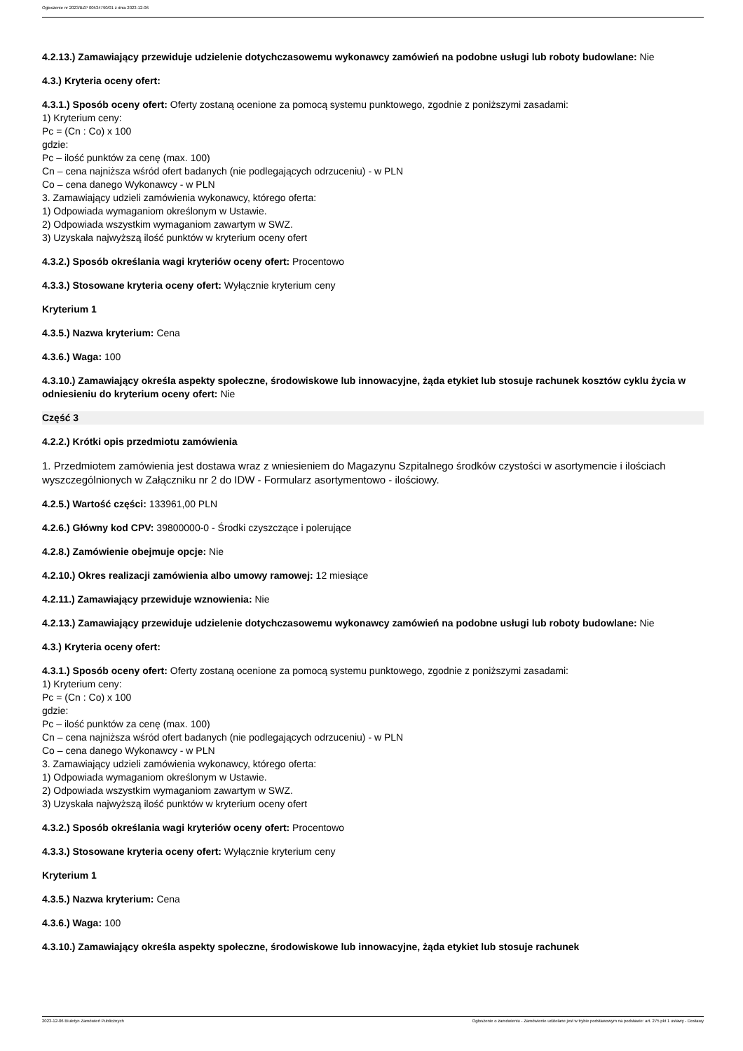Ogłoszenie nr 2023/BZP 00534790/01 z dnia 2023-12-06
4.2.13.) Zamawiający przewiduje udzielenie dotychczasowemu wykonawcy zamówień na podobne usługi lub roboty budowlane: Nie
4.3.) Kryteria oceny ofert:
4.3.1.) Sposób oceny ofert: Oferty zostaną ocenione za pomocą systemu punktowego, zgodnie z poniższymi zasadami:
1) Kryterium ceny:
Pc = (Cn : Co) x 100
gdzie:
Pc – ilość punktów za cenę (max. 100)
Cn – cena najniższa wśród ofert badanych (nie podlegających odrzuceniu) - w PLN
Co – cena danego Wykonawcy - w PLN
3. Zamawiający udzieli zamówienia wykonawcy, którego oferta:
1) Odpowiada wymaganiom określonym w Ustawie.
2) Odpowiada wszystkim wymaganiom zawartym w SWZ.
3) Uzyskała najwyższą ilość punktów w kryterium oceny ofert
4.3.2.) Sposób określania wagi kryteriów oceny ofert: Procentowo
4.3.3.) Stosowane kryteria oceny ofert: Wyłącznie kryterium ceny
Kryterium 1
4.3.5.) Nazwa kryterium: Cena
4.3.6.) Waga: 100
4.3.10.) Zamawiający określa aspekty społeczne, środowiskowe lub innowacyjne, żąda etykiet lub stosuje rachunek kosztów cyklu życia w odniesieniu do kryterium oceny ofert: Nie
Część 3
4.2.2.) Krótki opis przedmiotu zamówienia
1. Przedmiotem zamówienia jest dostawa wraz z wniesieniem do Magazynu Szpitalnego środków czystości w asortymencie i ilościach wyszczególnionych w Załączniku nr 2 do IDW - Formularz asortymentowo - ilościowy.
4.2.5.) Wartość części: 133961,00 PLN
4.2.6.) Główny kod CPV: 39800000-0 - Środki czyszczące i polerujące
4.2.8.) Zamówienie obejmuje opcje: Nie
4.2.10.) Okres realizacji zamówienia albo umowy ramowej: 12 miesiące
4.2.11.) Zamawiający przewiduje wznowienia: Nie
4.2.13.) Zamawiający przewiduje udzielenie dotychczasowemu wykonawcy zamówień na podobne usługi lub roboty budowlane: Nie
4.3.) Kryteria oceny ofert:
4.3.1.) Sposób oceny ofert: Oferty zostaną ocenione za pomocą systemu punktowego, zgodnie z poniższymi zasadami:
1) Kryterium ceny:
Pc = (Cn : Co) x 100
gdzie:
Pc – ilość punktów za cenę (max. 100)
Cn – cena najniższa wśród ofert badanych (nie podlegających odrzuceniu) - w PLN
Co – cena danego Wykonawcy - w PLN
3. Zamawiający udzieli zamówienia wykonawcy, którego oferta:
1) Odpowiada wymaganiom określonym w Ustawie.
2) Odpowiada wszystkim wymaganiom zawartym w SWZ.
3) Uzyskała najwyższą ilość punktów w kryterium oceny ofert
4.3.2.) Sposób określania wagi kryteriów oceny ofert: Procentowo
4.3.3.) Stosowane kryteria oceny ofert: Wyłącznie kryterium ceny
Kryterium 1
4.3.5.) Nazwa kryterium: Cena
4.3.6.) Waga: 100
4.3.10.) Zamawiający określa aspekty społeczne, środowiskowe lub innowacyjne, żąda etykiet lub stosuje rachunek
2023-12-06 Biuletyn Zamówień Publicznych Ogłoszenie o zamówieniu - Zamówienie udzielane jest w trybie podstawowym na podstawie: art. 275 pkt 1 ustawy - Dostawy